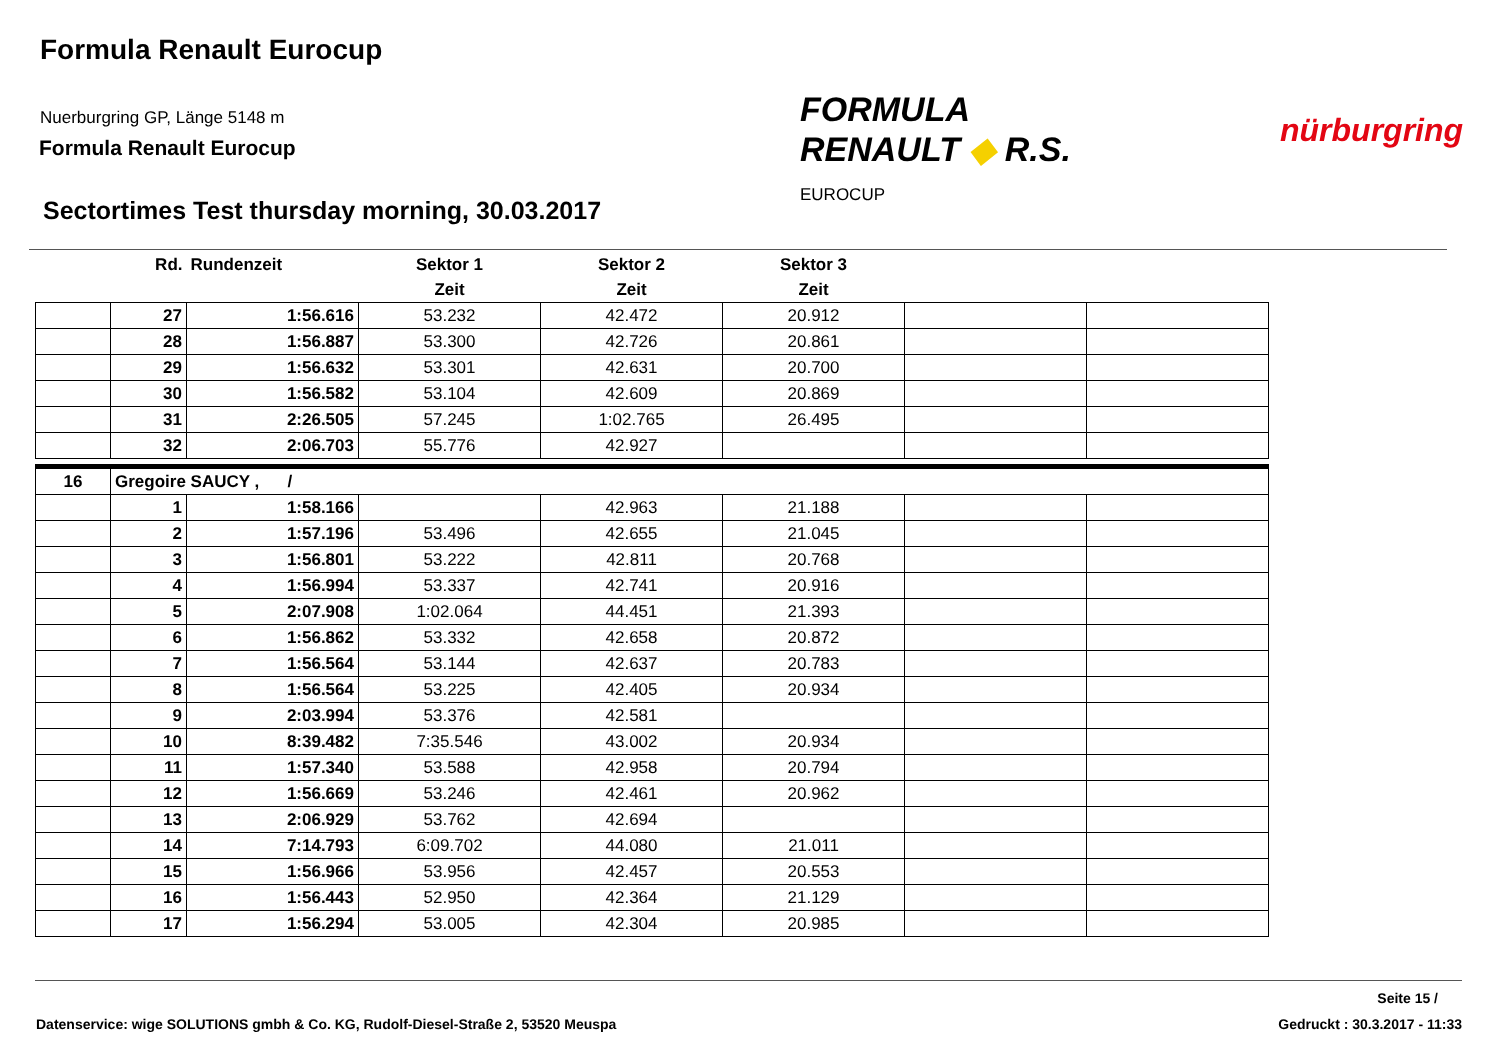Formula Renault Eurocup
Nuerburgring GP, Länge 5148 m
Formula Renault Eurocup
FORMULA
RENAULT ◆ R.S.
EUROCUP
nürburgring
Sectortimes Test thursday morning, 30.03.2017
| | Rd. | Rundenzeit | Sektor 1 | Sektor 2 | Sektor 3 | | |
| --- | --- | --- | --- | --- | --- | --- | --- |
| | | | Zeit | Zeit | Zeit | | |
| | 27 | 1:56.616 | 53.232 | 42.472 | 20.912 | | |
| | 28 | 1:56.887 | 53.300 | 42.726 | 20.861 | | |
| | 29 | 1:56.632 | 53.301 | 42.631 | 20.700 | | |
| | 30 | 1:56.582 | 53.104 | 42.609 | 20.869 | | |
| | 31 | 2:26.505 | 57.245 | 1:02.765 | 26.495 | | |
| | 32 | 2:06.703 | 55.776 | 42.927 | | | |
| 16 | Gregoire SAUCY , / | | | | | | |
| | 1 | 1:58.166 | | 42.963 | 21.188 | | |
| | 2 | 1:57.196 | 53.496 | 42.655 | 21.045 | | |
| | 3 | 1:56.801 | 53.222 | 42.811 | 20.768 | | |
| | 4 | 1:56.994 | 53.337 | 42.741 | 20.916 | | |
| | 5 | 2:07.908 | 1:02.064 | 44.451 | 21.393 | | |
| | 6 | 1:56.862 | 53.332 | 42.658 | 20.872 | | |
| | 7 | 1:56.564 | 53.144 | 42.637 | 20.783 | | |
| | 8 | 1:56.564 | 53.225 | 42.405 | 20.934 | | |
| | 9 | 2:03.994 | 53.376 | 42.581 | | | |
| | 10 | 8:39.482 | 7:35.546 | 43.002 | 20.934 | | |
| | 11 | 1:57.340 | 53.588 | 42.958 | 20.794 | | |
| | 12 | 1:56.669 | 53.246 | 42.461 | 20.962 | | |
| | 13 | 2:06.929 | 53.762 | 42.694 | | | |
| | 14 | 7:14.793 | 6:09.702 | 44.080 | 21.011 | | |
| | 15 | 1:56.966 | 53.956 | 42.457 | 20.553 | | |
| | 16 | 1:56.443 | 52.950 | 42.364 | 21.129 | | |
| | 17 | 1:56.294 | 53.005 | 42.304 | 20.985 | | |
Seite 15 /
Datenservice: wige SOLUTIONS gmbh & Co. KG, Rudolf-Diesel-Straße 2, 53520 Meuspa
Gedruckt : 30.3.2017 - 11:33